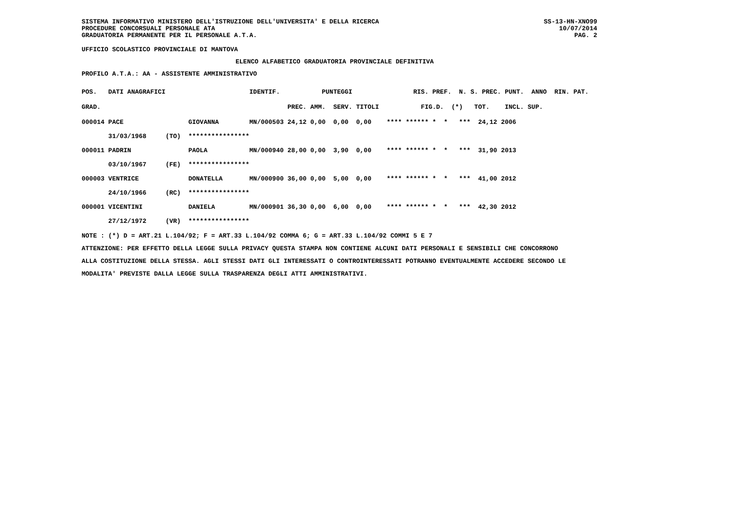SISTEMA INFORMATIVO MINISTERO DELL'ISTRUZIONE DELL'UNIVERSITA' E DELLA RICERCA SS-13-HN-XNO99
PROCEDURE CONCORSUALI PERSONALE ATA 10/07/2014
GRADUATORIA PERMANENTE PER IL PERSONALE A.T.A. PAG. 2
UFFICIO SCOLASTICO PROVINCIALE DI MANTOVA
ELENCO ALFABETICO GRADUATORIA PROVINCIALE DEFINITIVA
PROFILO A.T.A.: AA - ASSISTENTE AMMINISTRATIVO
| POS. | DATI ANAGRAFICI | | | IDENTIF. | PUNTEGGI | | | | RIS. PREF. N. S. PREC. PUNT. ANNO RIN. PAT. |
| --- | --- | --- | --- | --- | --- | --- | --- | --- | --- |
| GRAD. | | | | | PREC. | AMM. | SERV. | TITOLI | FIG.D. (*) TOT. INCL. SUP. |
| 000014 | PACE | | GIOVANNA | MN/000503 | 24,12 | 0,00 | 0,00 | 0,00 | **** ****** * * *** 24,12 2006 |
| | 31/03/1968 | (TO) | **************** | | | | | | |
| 000011 | PADRIN | | PAOLA | MN/000940 | 28,00 | 0,00 | 3,90 | 0,00 | **** ****** * * *** 31,90 2013 |
| | 03/10/1967 | (FE) | **************** | | | | | | |
| 000003 | VENTRICE | | DONATELLA | MN/000900 | 36,00 | 0,00 | 5,00 | 0,00 | **** ****** * * *** 41,00 2012 |
| | 24/10/1966 | (RC) | **************** | | | | | | |
| 000001 | VICENTINI | | DANIELA | MN/000901 | 36,30 | 0,00 | 6,00 | 0,00 | **** ****** * * *** 42,30 2012 |
| | 27/12/1972 | (VR) | **************** | | | | | | |
NOTE : (*) D = ART.21 L.104/92; F = ART.33 L.104/92 COMMA 6; G = ART.33 L.104/92 COMMI 5 E 7
ATTENZIONE: PER EFFETTO DELLA LEGGE SULLA PRIVACY QUESTA STAMPA NON CONTIENE ALCUNI DATI PERSONALI E SENSIBILI CHE CONCORRONO
ALLA COSTITUZIONE DELLA STESSA. AGLI STESSI DATI GLI INTERESSATI O CONTROINTERESSATI POTRANNO EVENTUALMENTE ACCEDERE SECONDO LE
MODALITA' PREVISTE DALLA LEGGE SULLA TRASPARENZA DEGLI ATTI AMMINISTRATIVI.